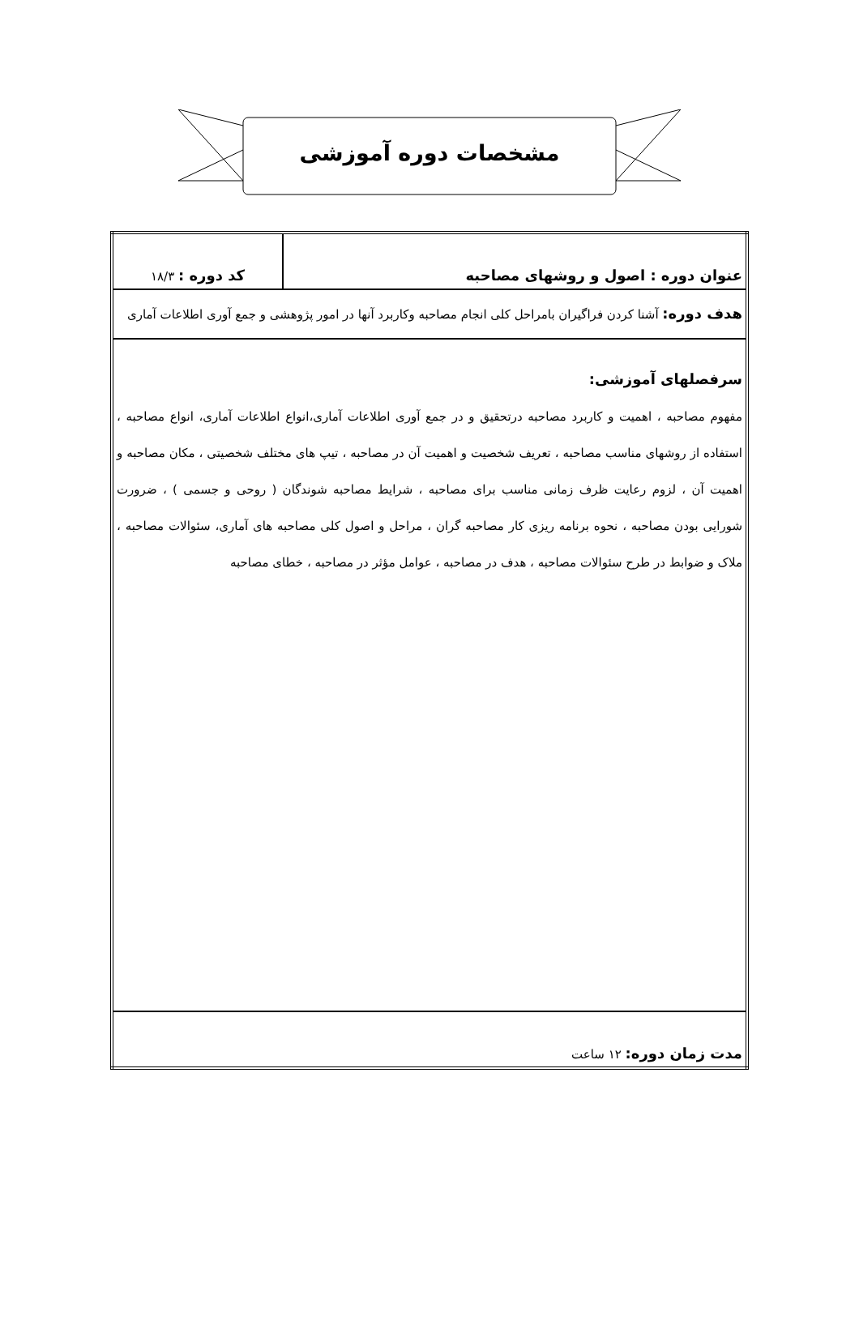مشخصات دوره آموزشی
| عنوان دوره : اصول و روشهای مصاحبه | کد دوره : ۱۸/۳ |
| هدف دوره: آشنا کردن فراگیران بامراحل کلی انجام مصاحبه وکاربرد آنها در امور پژوهشی و جمع آوری اطلاعات آماری | |
| سرفصلهای آموزشی: مفهوم مصاحبه ، اهمیت و کاربرد مصاحبه درتحقیق و در جمع آوری اطلاعات آماری،انواع اطلاعات آماری، انواع مصاحبه ، استفاده از روشهای مناسب مصاحبه ، تعریف شخصیت و اهمیت آن در مصاحبه ، تیپ های مختلف شخصیتی ، مکان مصاحبه و اهمیت آن ، لزوم رعایت ظرف زمانی مناسب برای مصاحبه ، شرایط مصاحبه شوندگان ( روحی و جسمی ) ، ضرورت شورایی بودن مصاحبه ، نحوه برنامه ریزی کار مصاحبه گران ، مراحل و اصول کلی مصاحبه های آماری، سئوالات مصاحبه ، ملاک و ضوابط در طرح سئوالات مصاحبه ، هدف در مصاحبه ، عوامل مؤثر در مصاحبه ، خطای مصاحبه | |
| مدت زمان دوره: ۱۲ ساعت | |